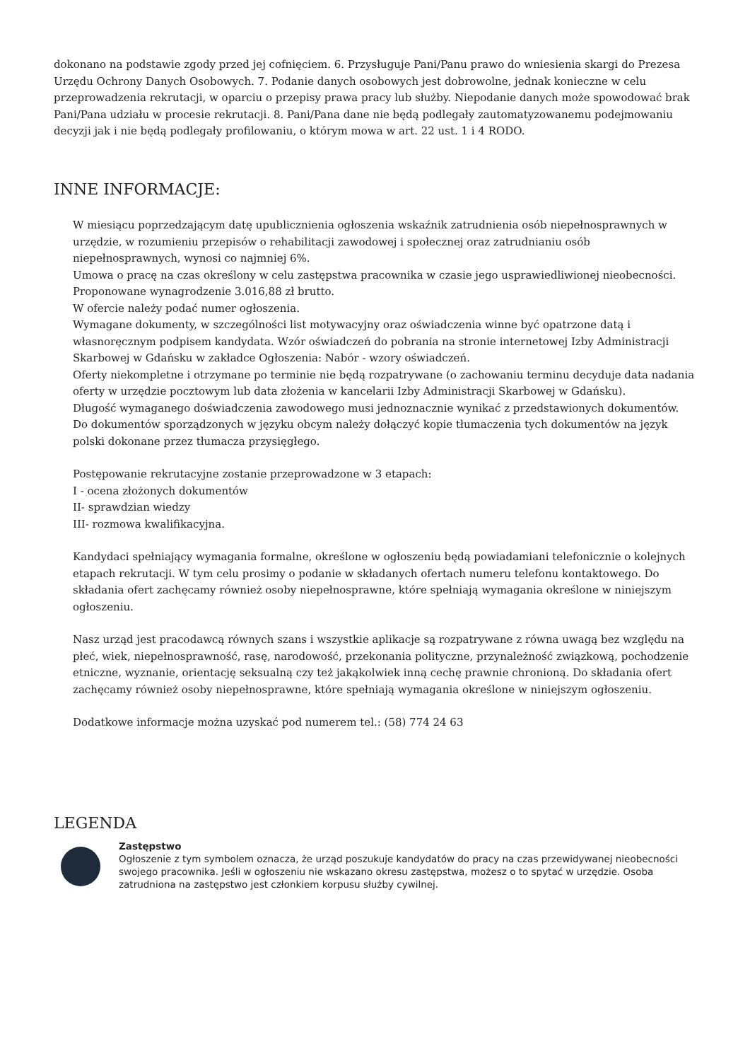dokonano na podstawie zgody przed jej cofnięciem. 6. Przysługuje Pani/Panu prawo do wniesienia skargi do Prezesa Urzędu Ochrony Danych Osobowych. 7. Podanie danych osobowych jest dobrowolne, jednak konieczne w celu przeprowadzenia rekrutacji, w oparciu o przepisy prawa pracy lub służby. Niepodanie danych może spowodować brak Pani/Pana udziału w procesie rekrutacji. 8. Pani/Pana dane nie będą podlegały zautomatyzowanemu podejmowaniu decyzji jak i nie będą podlegały profilowaniu, o którym mowa w art. 22 ust. 1 i 4 RODO.
INNE INFORMACJE:
W miesiącu poprzedzającym datę upublicznienia ogłoszenia wskaźnik zatrudnienia osób niepełnosprawnych w urzędzie, w rozumieniu przepisów o rehabilitacji zawodowej i społecznej oraz zatrudnianiu osób niepełnosprawnych, wynosi co najmniej 6%.
Umowa o pracę na czas określony w celu zastępstwa pracownika w czasie jego usprawiedliwionej nieobecności.
Proponowane wynagrodzenie 3.016,88 zł brutto.
W ofercie należy podać numer ogłoszenia.
Wymagane dokumenty, w szczególności list motywacyjny oraz oświadczenia winne być opatrzone datą i własnoręcznym podpisem kandydata. Wzór oświadczeń do pobrania na stronie internetowej Izby Administracji Skarbowej w Gdańsku w zakładce Ogłoszenia: Nabór - wzory oświadczeń.
Oferty niekompletne i otrzymane po terminie nie będą rozpatrywane (o zachowaniu terminu decyduje data nadania oferty w urzędzie pocztowym lub data złożenia w kancelarii Izby Administracji Skarbowej w Gdańsku).
Długość wymaganego doświadczenia zawodowego musi jednoznacznie wynikać z przedstawionych dokumentów.
Do dokumentów sporządzonych w języku obcym należy dołączyć kopie tłumaczenia tych dokumentów na język polski dokonane przez tłumacza przysięgłego.
Postępowanie rekrutacyjne zostanie przeprowadzone w 3 etapach:
I - ocena złożonych dokumentów
II- sprawdzian wiedzy
III- rozmowa kwalifikacyjna.
Kandydaci spełniający wymagania formalne, określone w ogłoszeniu będą powiadamiani telefonicznie o kolejnych etapach rekrutacji. W tym celu prosimy o podanie w składanych ofertach numeru telefonu kontaktowego. Do składania ofert zachęcamy również osoby niepełnosprawne, które spełniają wymagania określone w niniejszym ogłoszeniu.
Nasz urząd jest pracodawcą równych szans i wszystkie aplikacje są rozpatrywane z równa uwagą bez względu na płeć, wiek, niepełnosprawność, rasę, narodowość, przekonania polityczne, przynależność związkową, pochodzenie etniczne, wyznanie, orientację seksualną czy też jakąkolwiek inną cechę prawnie chronioną. Do składania ofert zachęcamy również osoby niepełnosprawne, które spełniają wymagania określone w niniejszym ogłoszeniu.
Dodatkowe informacje można uzyskać pod numerem tel.: (58) 774 24 63
LEGENDA
Zastępstwo
Ogłoszenie z tym symbolem oznacza, że urząd poszukuje kandydatów do pracy na czas przewidywanej nieobecności swojego pracownika. Jeśli w ogłoszeniu nie wskazano okresu zastępstwa, możesz o to spytać w urzędzie. Osoba zatrudniona na zastępstwo jest członkiem korpusu służby cywilnej.